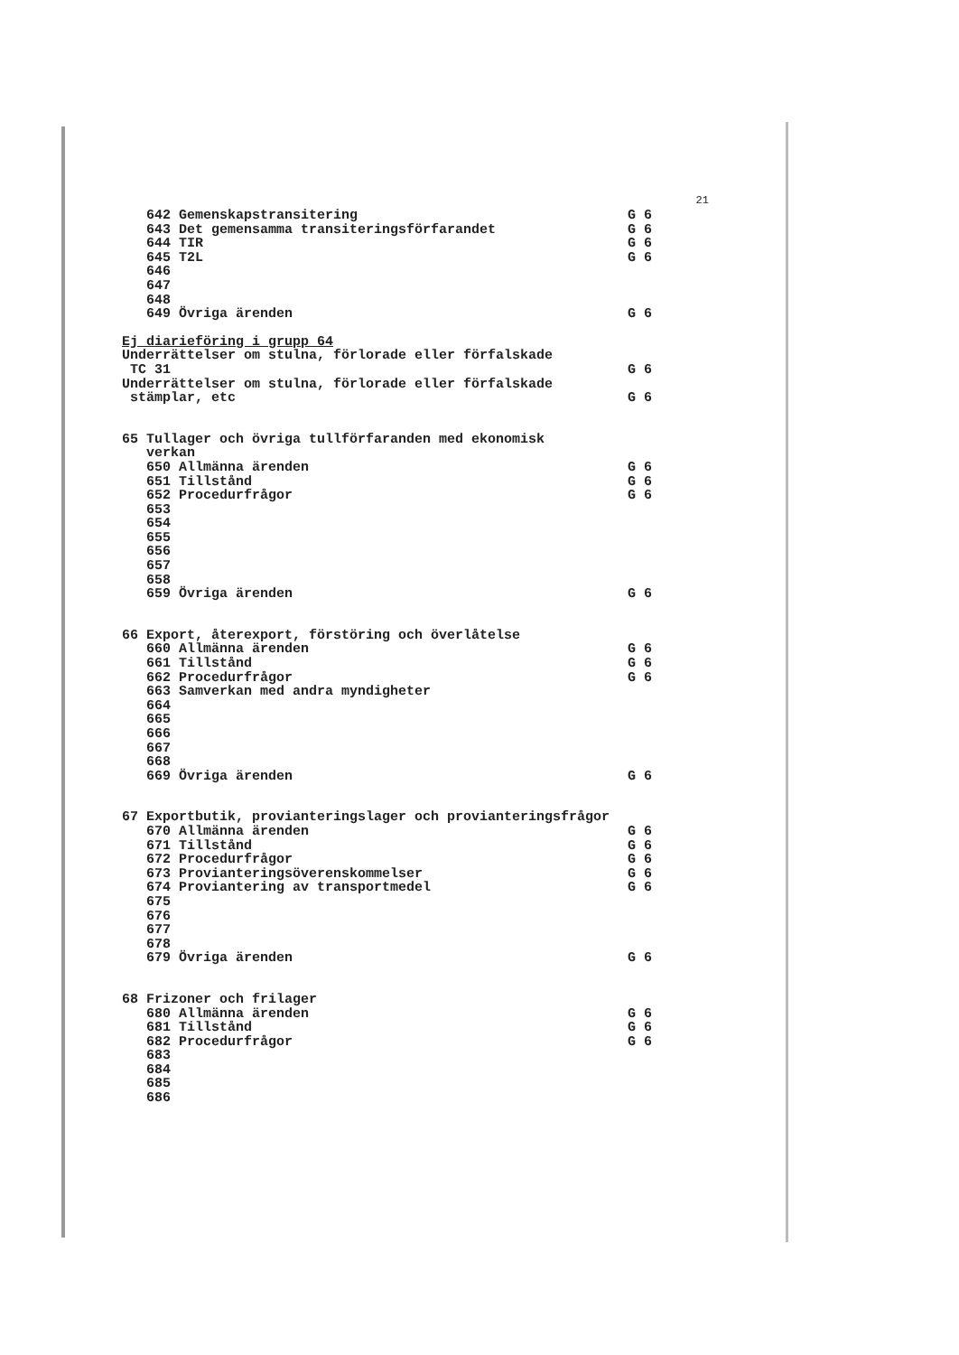21
642 Gemenskapstransitering G 6
643 Det gemensamma transiteringsförfarandet G 6
644 TIR G 6
645 T2L G 6
646
647
648
649 Övriga ärenden G 6
Ej diarieföring i grupp 64
Underrättelser om stulna, förlorade eller förfalskade
TC 31 G 6
Underrättelser om stulna, förlorade eller förfalskade
stämplar, etc G 6
65 Tullager och övriga tullförfaranden med ekonomisk
verkan
650 Allmänna ärenden G 6
651 Tillstånd G 6
652 Procedurfrågor G 6
653
654
655
656
657
658
659 Övriga ärenden G 6
66 Export, återexport, förstöring och överlåtelse
660 Allmänna ärenden G 6
661 Tillstånd G 6
662 Procedurfrågor G 6
663 Samverkan med andra myndigheter
664
665
666
667
668
669 Övriga ärenden G 6
67 Exportbutik, provianteringslager och provianteringsfrågor
670 Allmänna ärenden G 6
671 Tillstånd G 6
672 Procedurfrågor G 6
673 Provianteringsöverenskommelser G 6
674 Proviantering av transportmedel G 6
675
676
677
678
679 Övriga ärenden G 6
68 Frizoner och frilager
680 Allmänna ärenden G 6
681 Tillstånd G 6
682 Procedurfrågor G 6
683
684
685
686